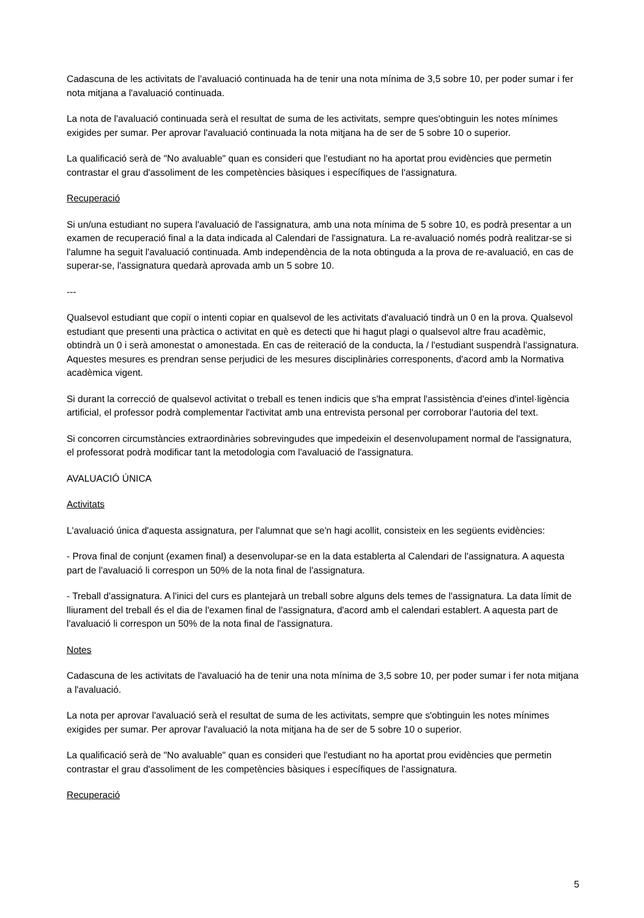Cadascuna de les activitats de l'avaluació continuada ha de tenir una nota mínima de 3,5 sobre 10, per poder sumar i fer nota mitjana a l'avaluació continuada.
La nota de l'avaluació continuada serà el resultat de suma de les activitats, sempre ques'obtinguin les notes mínimes exigides per sumar. Per aprovar l'avaluació continuada la nota mitjana ha de ser de 5 sobre 10 o superior.
La qualificació serà de "No avaluable" quan es consideri que l'estudiant no ha aportat prou evidències que permetin contrastar el grau d'assoliment de les competències bàsiques i específiques de l'assignatura.
Recuperació
Si un/una estudiant no supera l'avaluació de l'assignatura, amb una nota mínima de 5 sobre 10, es podrà presentar a un examen de recuperació final a la data indicada al Calendari de l'assignatura. La re-avaluació només podrà realitzar-se si l'alumne ha seguit l'avaluació continuada. Amb independència de la nota obtinguda a la prova de re-avaluació, en cas de superar-se, l'assignatura quedarà aprovada amb un 5 sobre 10.
---
Qualsevol estudiant que copiï o intenti copiar en qualsevol de les activitats d'avaluació tindrà un 0 en la prova. Qualsevol estudiant que presenti una pràctica o activitat en què es detecti que hi hagut plagi o qualsevol altre frau acadèmic, obtindrà un 0 i serà amonestat o amonestada. En cas de reiteració de la conducta, la / l'estudiant suspendrà l'assignatura. Aquestes mesures es prendran sense perjudici de les mesures disciplinàries corresponents, d'acord amb la Normativa acadèmica vigent.
Si durant la correcció de qualsevol activitat o treball es tenen indicis que s'ha emprat l'assistència d'eines d'intel·ligència artificial, el professor podrà complementar l'activitat amb una entrevista personal per corroborar l'autoria del text.
Si concorren circumstàncies extraordinàries sobrevingudes que impedeixin el desenvolupament normal de l'assignatura, el professorat podrà modificar tant la metodologia com l'avaluació de l'assignatura.
AVALUACIÓ ÚNICA
Activitats
L'avaluació única d'aquesta assignatura, per l'alumnat que se'n hagi acollit, consisteix en les següents evidències:
- Prova final de conjunt (examen final) a desenvolupar-se en la data establerta al Calendari de l'assignatura. A aquesta part de l'avaluació li correspon un 50% de la nota final de l'assignatura.
- Treball d'assignatura. A l'inici del curs es plantejarà un treball sobre alguns dels temes de l'assignatura. La data límit de lliurament del treball és el dia de l'examen final de l'assignatura, d'acord amb el calendari establert. A aquesta part de l'avaluació li correspon un 50% de la nota final de l'assignatura.
Notes
Cadascuna de les activitats de l'avaluació ha de tenir una nota mínima de 3,5 sobre 10, per poder sumar i fer nota mitjana a l'avaluació.
La nota per aprovar l'avaluació serà el resultat de suma de les activitats, sempre que s'obtinguin les notes mínimes exigides per sumar. Per aprovar l'avaluació la nota mitjana ha de ser de 5 sobre 10 o superior.
La qualificació serà de "No avaluable" quan es consideri que l'estudiant no ha aportat prou evidències que permetin contrastar el grau d'assoliment de les competències bàsiques i específiques de l'assignatura.
Recuperació
5